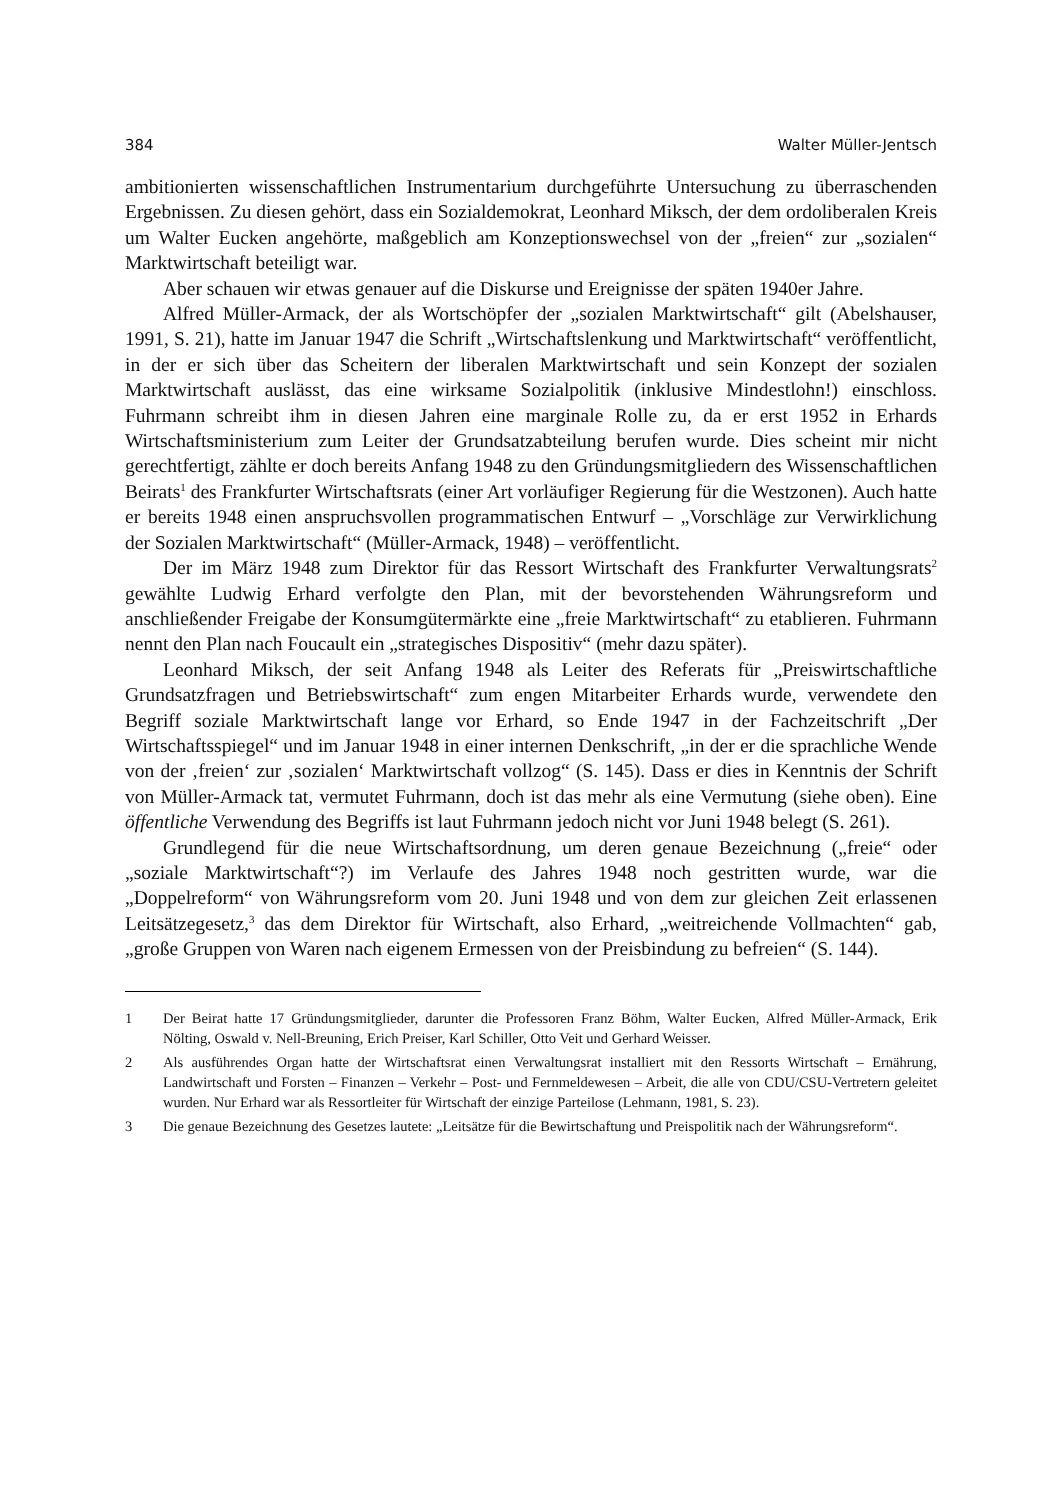384 Walter Müller-Jentsch
ambitionierten wissenschaftlichen Instrumentarium durchgeführte Untersuchung zu überraschenden Ergebnissen. Zu diesen gehört, dass ein Sozialdemokrat, Leonhard Miksch, der dem ordoliberalen Kreis um Walter Eucken angehörte, maßgeblich am Konzeptionswechsel von der „freien“ zur „sozialen“ Marktwirtschaft beteiligt war.
Aber schauen wir etwas genauer auf die Diskurse und Ereignisse der späten 1940er Jahre.
Alfred Müller-Armack, der als Wortschöpfer der „sozialen Marktwirtschaft“ gilt (Abelshauser, 1991, S. 21), hatte im Januar 1947 die Schrift „Wirtschaftslenkung und Marktwirtschaft“ veröffentlicht, in der er sich über das Scheitern der liberalen Marktwirtschaft und sein Konzept der sozialen Marktwirtschaft auslässt, das eine wirksame Sozialpolitik (inklusive Mindestlohn!) einschloss. Fuhrmann schreibt ihm in diesen Jahren eine marginale Rolle zu, da er erst 1952 in Erhards Wirtschaftsministerium zum Leiter der Grundsatzabteilung berufen wurde. Dies scheint mir nicht gerechtfertigt, zählte er doch bereits Anfang 1948 zu den Gründungsmitgliedern des Wissenschaftlichen Beirats<sup>1</sup> des Frankfurter Wirtschaftsrats (einer Art vorläufiger Regierung für die Westzonen). Auch hatte er bereits 1948 einen anspruchsvollen programmatischen Entwurf – „Vorschläge zur Verwirklichung der Sozialen Marktwirtschaft“ (Müller-Armack, 1948) – veröffentlicht.
Der im März 1948 zum Direktor für das Ressort Wirtschaft des Frankfurter Verwaltungsrats<sup>2</sup> gewählte Ludwig Erhard verfolgte den Plan, mit der bevorstehenden Währungsreform und anschließender Freigabe der Konsumgütermärkte eine „freie Marktwirtschaft“ zu etablieren. Fuhrmann nennt den Plan nach Foucault ein „strategisches Dispositiv“ (mehr dazu später).
Leonhard Miksch, der seit Anfang 1948 als Leiter des Referats für „Preiswirtschaftliche Grundsatzfragen und Betriebswirtschaft“ zum engen Mitarbeiter Erhards wurde, verwendete den Begriff soziale Marktwirtschaft lange vor Erhard, so Ende 1947 in der Fachzeitschrift „Der Wirtschaftsspiegel“ und im Januar 1948 in einer internen Denkschrift, „in der er die sprachliche Wende von der ‚freien‘ zur ‚sozialen‘ Marktwirtschaft vollzog“ (S. 145). Dass er dies in Kenntnis der Schrift von Müller-Armack tat, vermutet Fuhrmann, doch ist das mehr als eine Vermutung (siehe oben). Eine öffentliche Verwendung des Begriffs ist laut Fuhrmann jedoch nicht vor Juni 1948 belegt (S. 261).
Grundlegend für die neue Wirtschaftsordnung, um deren genaue Bezeichnung („freie“ oder „soziale Marktwirtschaft“?) im Verlaufe des Jahres 1948 noch gestritten wurde, war die „Doppelreform“ von Währungsreform vom 20. Juni 1948 und von dem zur gleichen Zeit erlassenen Leitsätzegesetz,<sup>3</sup> das dem Direktor für Wirtschaft, also Erhard, „weitreichende Vollmachten“ gab, „große Gruppen von Waren nach eigenem Ermessen von der Preisbindung zu befreien“ (S. 144).
1 Der Beirat hatte 17 Gründungsmitglieder, darunter die Professoren Franz Böhm, Walter Eucken, Alfred Müller-Armack, Erik Nölting, Oswald v. Nell-Breuning, Erich Preiser, Karl Schiller, Otto Veit und Gerhard Weisser.
2 Als ausführendes Organ hatte der Wirtschaftsrat einen Verwaltungsrat installiert mit den Ressorts Wirtschaft – Ernährung, Landwirtschaft und Forsten – Finanzen – Verkehr – Post- und Fernmeldewesen – Arbeit, die alle von CDU/CSU-Vertretern geleitet wurden. Nur Erhard war als Ressortleiter für Wirtschaft der einzige Parteilose (Lehmann, 1981, S. 23).
3 Die genaue Bezeichnung des Gesetzes lautete: „Leitsätze für die Bewirtschaftung und Preispolitik nach der Währungsreform“.